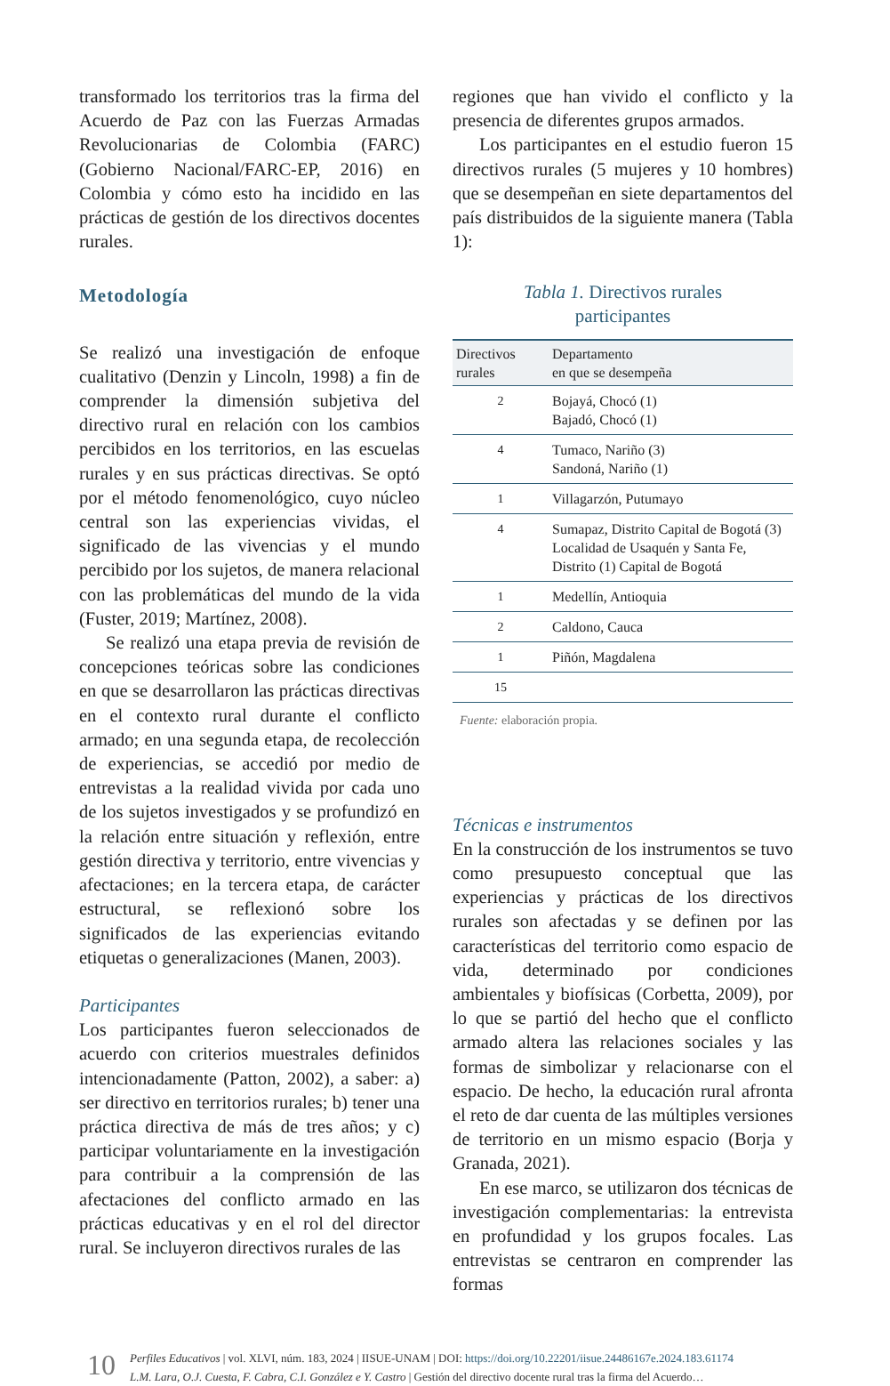transformado los territorios tras la firma del Acuerdo de Paz con las Fuerzas Armadas Revolucionarias de Colombia (FARC) (Gobierno Nacional/FARC-EP, 2016) en Colombia y cómo esto ha incidido en las prácticas de gestión de los directivos docentes rurales.
Metodología
Se realizó una investigación de enfoque cualitativo (Denzin y Lincoln, 1998) a fin de comprender la dimensión subjetiva del directivo rural en relación con los cambios percibidos en los territorios, en las escuelas rurales y en sus prácticas directivas. Se optó por el método fenomenológico, cuyo núcleo central son las experiencias vividas, el significado de las vivencias y el mundo percibido por los sujetos, de manera relacional con las problemáticas del mundo de la vida (Fuster, 2019; Martínez, 2008).
Se realizó una etapa previa de revisión de concepciones teóricas sobre las condiciones en que se desarrollaron las prácticas directivas en el contexto rural durante el conflicto armado; en una segunda etapa, de recolección de experiencias, se accedió por medio de entrevistas a la realidad vivida por cada uno de los sujetos investigados y se profundizó en la relación entre situación y reflexión, entre gestión directiva y territorio, entre vivencias y afectaciones; en la tercera etapa, de carácter estructural, se reflexionó sobre los significados de las experiencias evitando etiquetas o generalizaciones (Manen, 2003).
Participantes
Los participantes fueron seleccionados de acuerdo con criterios muestrales definidos intencionadamente (Patton, 2002), a saber: a) ser directivo en territorios rurales; b) tener una práctica directiva de más de tres años; y c) participar voluntariamente en la investigación para contribuir a la comprensión de las afectaciones del conflicto armado en las prácticas educativas y en el rol del director rural. Se incluyeron directivos rurales de las
regiones que han vivido el conflicto y la presencia de diferentes grupos armados.
Los participantes en el estudio fueron 15 directivos rurales (5 mujeres y 10 hombres) que se desempeñan en siete departamentos del país distribuidos de la siguiente manera (Tabla 1):
Tabla 1. Directivos rurales
participantes
| Directivos rurales | Departamento en que se desempeña |
| --- | --- |
| 2 | Bojayá, Chocó (1) Bajadó, Chocó (1) |
| 4 | Tumaco, Nariño (3) Sandoná, Nariño (1) |
| 1 | Villagarzón, Putumayo |
| 4 | Sumapaz, Distrito Capital de Bogotá (3) Localidad de Usaquén y Santa Fe, Distrito (1) Capital de Bogotá |
| 1 | Medellín, Antioquia |
| 2 | Caldono, Cauca |
| 1 | Piñón, Magdalena |
| 15 | |
Fuente: elaboración propia.
Técnicas e instrumentos
En la construcción de los instrumentos se tuvo como presupuesto conceptual que las experiencias y prácticas de los directivos rurales son afectadas y se definen por las características del territorio como espacio de vida, determinado por condiciones ambientales y biofísicas (Corbetta, 2009), por lo que se partió del hecho que el conflicto armado altera las relaciones sociales y las formas de simbolizar y relacionarse con el espacio. De hecho, la educación rural afronta el reto de dar cuenta de las múltiples versiones de territorio en un mismo espacio (Borja y Granada, 2021).
En ese marco, se utilizaron dos técnicas de investigación complementarias: la entrevista en profundidad y los grupos focales. Las entrevistas se centraron en comprender las formas
10
Perfiles Educativos | vol. XLVI, núm. 183, 2024 | IISUE-UNAM | DOI: https://doi.org/10.22201/iisue.24486167e.2024.183.61174
L.M. Lara, O.J. Cuesta, F. Cabra, C.I. González e Y. Castro | Gestión del directivo docente rural tras la firma del Acuerdo…